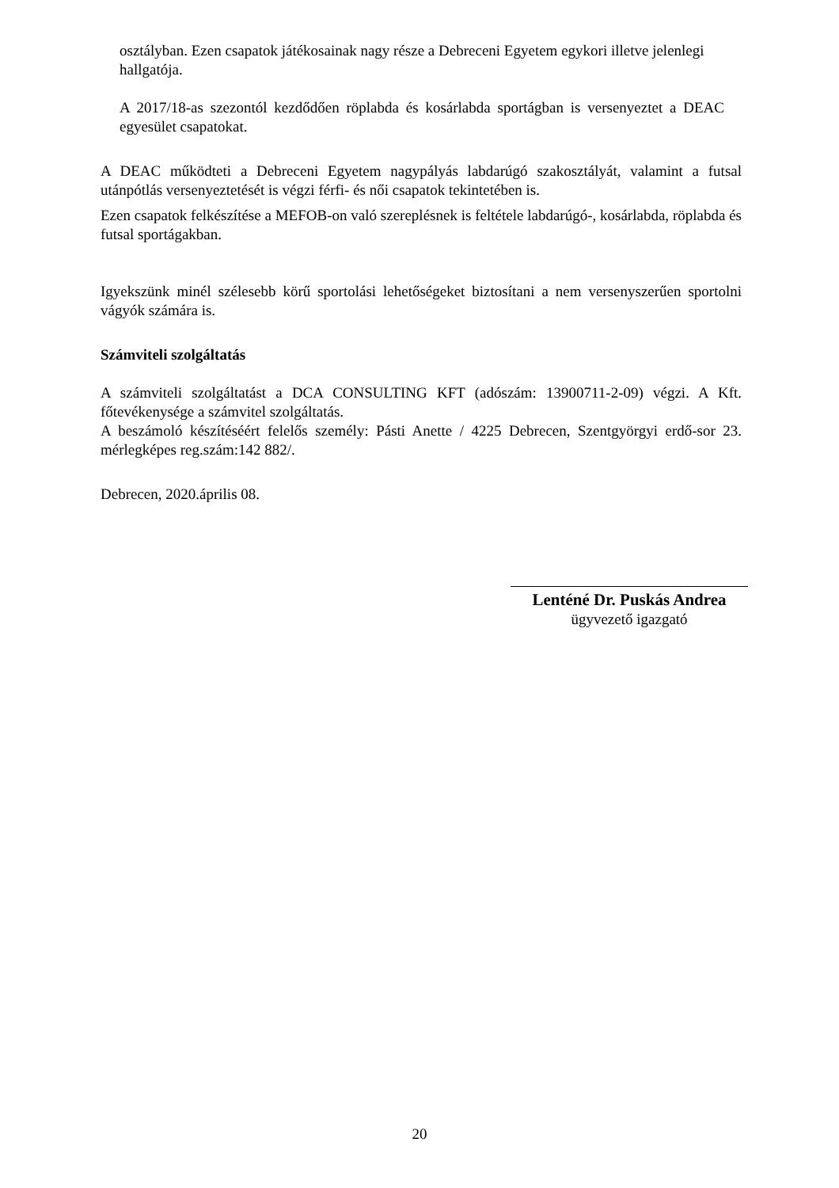osztályban. Ezen csapatok játékosainak nagy része a Debreceni Egyetem egykori illetve jelenlegi hallgatója.
A 2017/18-as szezontól kezdődően röplabda és kosárlabda sportágban is versenyeztet a DEAC egyesület csapatokat.
A DEAC működteti a Debreceni Egyetem nagypályás labdarúgó szakosztályát, valamint a futsal utánpótlás versenyeztetését is végzi férfi- és női csapatok tekintetében is.
Ezen csapatok felkészítése a MEFOB-on való szereplésnek is feltétele labdarúgó-, kosárlabda, röplabda és futsal sportágakban.
Igyekszünk minél szélesebb körű sportolási lehetőségeket biztosítani a nem versenyszerűen sportolni vágyók számára is.
Számviteli szolgáltatás
A számviteli szolgáltatást a DCA CONSULTING KFT (adószám: 13900711-2-09) végzi. A Kft. főtevékenysége a számvitel szolgáltatás.
A beszámoló készítéséért felelős személy: Pásti Anette / 4225 Debrecen, Szentgyörgyi erdő-sor 23. mérlegképes reg.szám:142 882/.
Debrecen, 2020.április 08.
Lenténé Dr. Puskás Andrea
ügyvezető igazgató
20